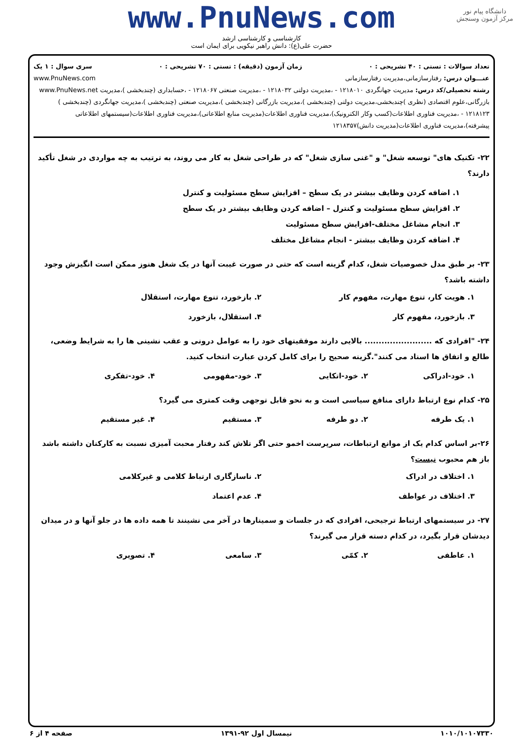دانشگاه پیام نور
مرکز آزمون وسنجش
www.PnuNews.com
کارشناسی و کارشناسی ارشد
حضرت علی(ع): دانش راهبر نیکویی برای ایمان است
تعداد سوالات : تستی : ۴۰ تشریحی : ۰ زمان آزمون (دقیقه) : تستی : ۷۰ تشریحی : ۰ سری سوال : ۱ یک
عنـــوان درس: رفتارسازمانی،مدیریت رفتارسازمانی www.PnuNews.com
رشته تحصیلی/کد درس: مدیریت جهانگردی ۱۲۱۸۰۱۰ - ،مدیریت دولتی ۱۲۱۸۰۳۲ - ،مدیریت صنعتی ۱۲۱۸۰۶۷ - ،حسابداری (چندبخشی )،مدیریت www.PnuNews.net بازرگانی،علوم اقتصادی (نظری )چندبخشی،مدیریت دولتی (چندبخشی )،مدیریت بازرگانی (چندبخشی )،مدیریت صنعتی (چندبخشی )،مدیریت جهانگردی (چندبخشی ) ۱۲۱۸۱۲۳ - ،مدیریت فناوری اطلاعات(کسب وکار الکترونیک)،مدیریت فناوری اطلاعات(مدیریت منابع اطلاعاتی)،مدیریت فناوری اطلاعات(سیستمهای اطلاعاتی پیشرفته)،مدیریت فناوری اطلاعات(مدیریت دانش)۱۲۱۸۳۵۷
۲۲- تکنیک های" توسعه شغل" و "غنی سازی شغل" که در طراحی شغل به کار می روند، به ترتیب به چه مواردی در شغل تأکید دارند؟
۱. اضافه کردن وظایف بیشتر در یک سطح – افزایش سطح مسئولیت و کنترل
۲. افزایش سطح مسئولیت و کنترل – اضافه کردن وظایف بیشتر در یک سطح
۳. انجام مشاغل مختلف-افزایش سطح مسئولیت
۴. اضافه کردن وظایف بیشتر - انجام مشاغل مختلف
۲۳- بر طبق مدل خصوصیات شغل، کدام گزینه است که حتی در صورت غیبت آنها در یک شغل هنوز ممکن است انگیزش وجود داشته باشد؟
۱. هویت کار، تنوع مهارت، مفهوم کار ۲. بازخورد، تنوع مهارت، استقلال ۳. بازخورد، مفهوم کار ۴. استقلال، بازخورد
۲۴- "افرادی که ........................ بالایی دارند موفقیتهای خود را به عوامل درونی و عقب نشینی ها را به شرایط وضعی، طالع و اتفاق ها اسناد می کنند".گزینه صحیح را برای کامل کردن عبارت انتخاب کنید.
۱. خود-ادراکی ۲. خود-اتکایی ۳. خود-مفهومی ۴. خود-تفکری
۲۵- کدام نوع ارتباط دارای منافع سیاسی است و به نحو قابل توجهی وقت کمتری می گیرد؟
۱. یک طرفه ۲. دو طرفه ۳. مستقیم ۴. غیر مستقیم
۲۶-بر اساس کدام یک از موانع ارتباطات، سرپرست اخمو حتی اگر تلاش کند رفتار محبت آمیزی نسبت به کارکنان داشته باشد باز هم محبوب نیست؟
۱. اختلاف در ادراک ۲. ناسازگاری ارتباط کلامی و غیرکلامی ۳. اختلاف در عواطف ۴. عدم اعتماد
۲۷- در سیستمهای ارتباط ترجیحی، افرادی که در جلسات و سمینارها در آخر می نشینند تا همه داده ها در جلو آنها و در میدان دیدشان قرار بگیرد، در کدام دسته قرار می گیرند؟
۱. عاطفی ۲. کمّی ۳. سامعی ۴. تصویری
۱۰۱۰/۱۰۱۰۷۳۳۰ نیمسال اول ۹۲-۱۳۹۱ صفحه ۴ از ۶